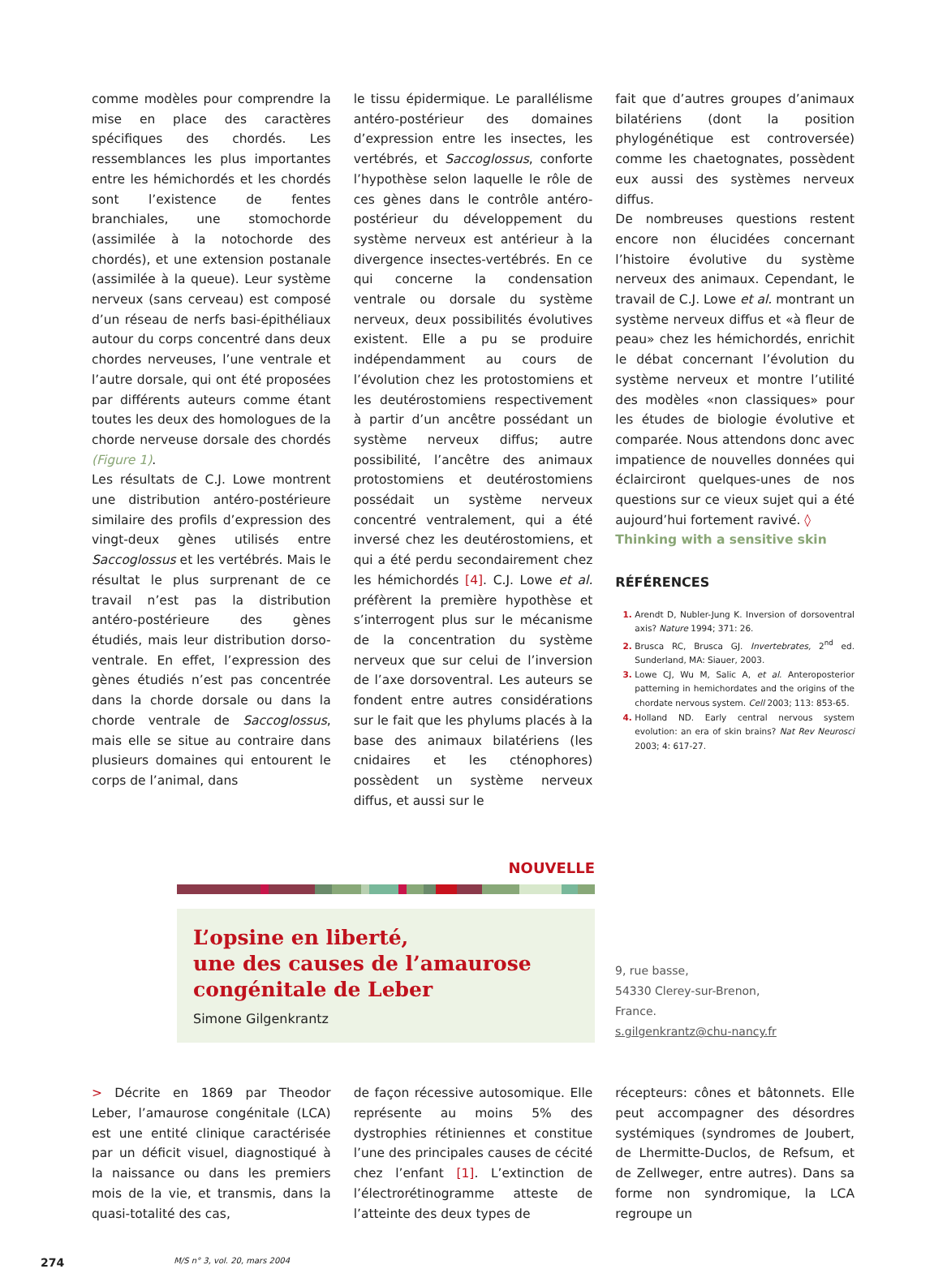comme modèles pour comprendre la mise en place des caractères spécifiques des chordés. Les ressemblances les plus importantes entre les hémichordés et les chordés sont l’existence de fentes branchiales, une stomochorde (assimilée à la notochorde des chordés), et une extension postanale (assimilée à la queue). Leur système nerveux (sans cerveau) est composé d’un réseau de nerfs basi-épithéliaux autour du corps concentré dans deux chordes nerveuses, l’une ventrale et l’autre dorsale, qui ont été proposées par différents auteurs comme étant toutes les deux des homologues de la chorde nerveuse dorsale des chordés (Figure 1).
Les résultats de C.J. Lowe montrent une distribution antéro-postérieure similaire des profils d’expression des vingt-deux gènes utilisés entre Saccoglossus et les vertébrés. Mais le résultat le plus surprenant de ce travail n’est pas la distribution antéro-postérieure des gènes étudiés, mais leur distribution dorso-ventrale. En effet, l’expression des gènes étudiés n’est pas concentrée dans la chorde dorsale ou dans la chorde ventrale de Saccoglossus, mais elle se situe au contraire dans plusieurs domaines qui entourent le corps de l’animal, dans
le tissu épidermique. Le parallélisme antéro-postérieur des domaines d’expression entre les insectes, les vertébrés, et Saccoglossus, conforte l’hypothèse selon laquelle le rôle de ces gènes dans le contrôle antéro-postérieur du développement du système nerveux est antérieur à la divergence insectes-vertébrés. En ce qui concerne la condensation ventrale ou dorsale du système nerveux, deux possibilités évolutives existent. Elle a pu se produire indépendamment au cours de l’évolution chez les protostomiens et les deutérostomiens respectivement à partir d’un ancêtre possédant un système nerveux diffus; autre possibilité, l’ancêtre des animaux protostomiens et deutérostomiens possédait un système nerveux concentré ventralement, qui a été inversé chez les deutérostomiens, et qui a été perdu secondairement chez les hémichordés [4]. C.J. Lowe et al. préfèrent la première hypothèse et s’interrogent plus sur le mécanisme de la concentration du système nerveux que sur celui de l’inversion de l’axe dorsoventral. Les auteurs se fondent entre autres considérations sur le fait que les phylums placés à la base des animaux bilatériens (les cnidaires et les cténophores) possèdent un système nerveux diffus, et aussi sur le
fait que d’autres groupes d’animaux bilatériens (dont la position phylogénétique est controversée) comme les chaetognates, possèdent eux aussi des systèmes nerveux diffus.
De nombreuses questions restent encore non élucidées concernant l’histoire évolutive du système nerveux des animaux. Cependant, le travail de C.J. Lowe et al. montrant un système nerveux diffus et «à fleur de peau» chez les hémichordés, enrichit le débat concernant l’évolution du système nerveux et montre l’utilité des modèles «non classiques» pour les études de biologie évolutive et comparée. Nous attendons donc avec impatience de nouvelles données qui éclairciront quelques-unes de nos questions sur ce vieux sujet qui a été aujourd’hui fortement ravivé. ◊
Thinking with a sensitive skin
RÉFÉRENCES
Arendt D, Nubler-Jung K. Inversion of dorsoventral axis? Nature 1994; 371: 26.
Brusca RC, Brusca GJ. Invertebrates, 2<sup>nd</sup> ed. Sunderland, MA: Siauer, 2003.
Lowe CJ, Wu M, Salic A, et al. Anteroposterior patterning in hemichordates and the origins of the chordate nervous system. Cell 2003; 113: 853-65.
Holland ND. Early central nervous system evolution: an era of skin brains? Nat Rev Neurosci 2003; 4: 617-27.
NOUVELLE
L’opsine en liberté,
une des causes de l’amaurose congénitale de Leber
Simone Gilgenkrantz
9, rue basse,
54330 Clerey-sur-Brenon,
France.
s.gilgenkrantz@chu-nancy.fr
> Décrite en 1869 par Theodor Leber, l’amaurose congénitale (LCA) est une entité clinique caractérisée par un déficit visuel, diagnostiqué à la naissance ou dans les premiers mois de la vie, et transmis, dans la quasi-totalité des cas,
de façon récessive autosomique. Elle représente au moins 5% des dystrophies rétiniennes et constitue l’une des principales causes de cécité chez l’enfant [1]. L’extinction de l’électrorétinogramme atteste de l’atteinte des deux types de
récepteurs: cônes et bâtonnets. Elle peut accompagner des désordres systémiques (syndromes de Joubert, de Lhermitte-Duclos, de Refsum, et de Zellweger, entre autres). Dans sa forme non syndromique, la LCA regroupe un
274 M/S n° 3, vol. 20, mars 2004